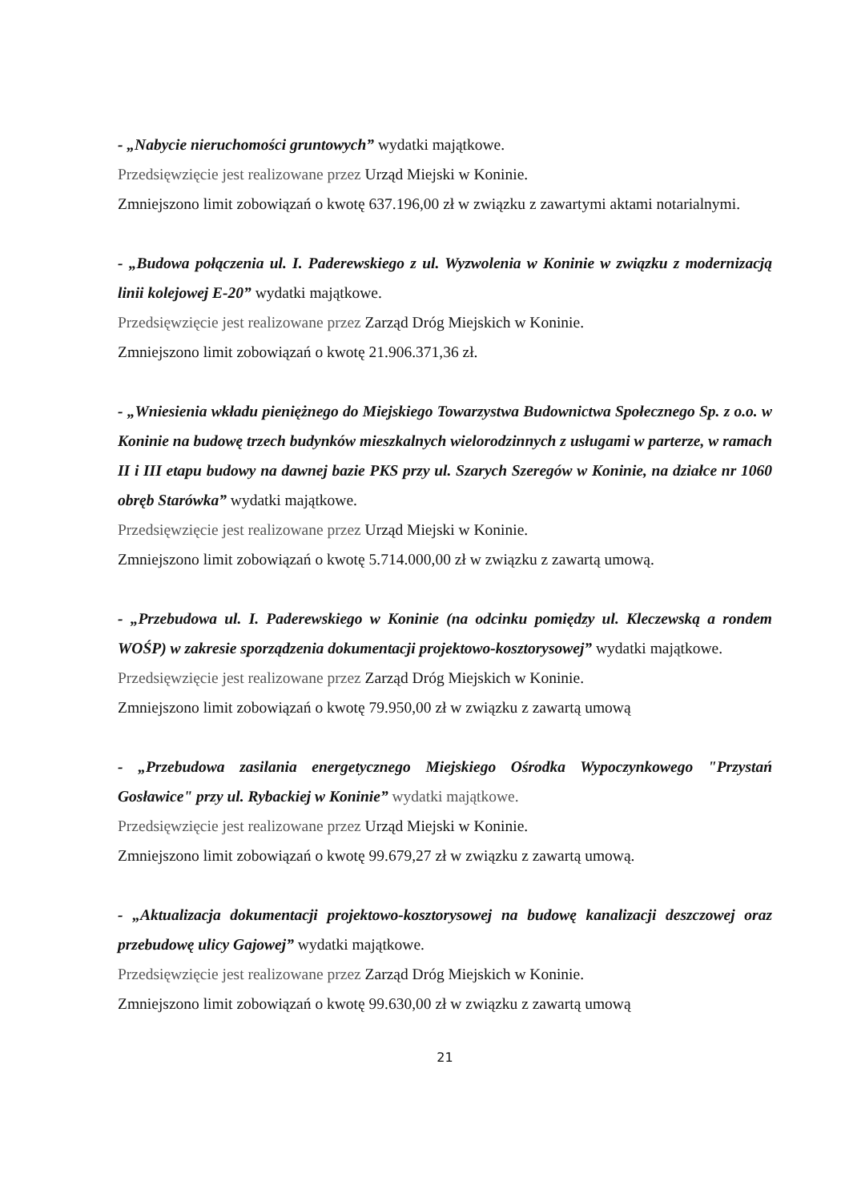- „Nabycie nieruchomości gruntowych” wydatki majątkowe.
Przedsięwzięcie jest realizowane przez Urząd Miejski w Koninie.
Zmniejszono limit zobowiązań o kwotę 637.196,00 zł w związku z zawartymi aktami notarialnymi.
- „Budowa połączenia ul. I. Paderewskiego z ul. Wyzwolenia w Koninie w związku z modernizacją linii kolejowej E-20” wydatki majątkowe.
Przedsięwzięcie jest realizowane przez Zarząd Dróg Miejskich w Koninie.
Zmniejszono limit zobowiązań o kwotę 21.906.371,36 zł.
- „Wniesienia wkładu pieniężnego do Miejskiego Towarzystwa Budownictwa Społecznego Sp. z o.o. w Koninie na budowę trzech budynków mieszkalnych wielorodzinnych z usługami w parterze, w ramach II i III etapu budowy na dawnej bazie PKS przy ul. Szarych Szeregów w Koninie, na działce nr 1060 obręb Starówka” wydatki majątkowe.
Przedsięwzięcie jest realizowane przez Urząd Miejski w Koninie.
Zmniejszono limit zobowiązań o kwotę 5.714.000,00 zł w związku z zawartą umową.
- „Przebudowa ul. I. Paderewskiego w Koninie (na odcinku pomiędzy ul. Kleczewską a rondem WOŚP) w zakresie sporządzenia dokumentacji projektowo-kosztorysowej” wydatki majątkowe.
Przedsięwzięcie jest realizowane przez Zarząd Dróg Miejskich w Koninie.
Zmniejszono limit zobowiązań o kwotę 79.950,00 zł w związku z zawartą umową
- „Przebudowa zasilania energetycznego Miejskiego Ośrodka Wypoczynkowego "Przystań Gosławice" przy ul. Rybackiej w Koninie” wydatki majątkowe.
Przedsięwzięcie jest realizowane przez Urząd Miejski w Koninie.
Zmniejszono limit zobowiązań o kwotę 99.679,27 zł w związku z zawartą umową.
- „Aktualizacja dokumentacji projektowo-kosztorysowej na budowę kanalizacji deszczowej oraz przebudowę ulicy Gajowej” wydatki majątkowe.
Przedsięwzięcie jest realizowane przez Zarząd Dróg Miejskich w Koninie.
Zmniejszono limit zobowiązań o kwotę 99.630,00 zł w związku z zawartą umową
21